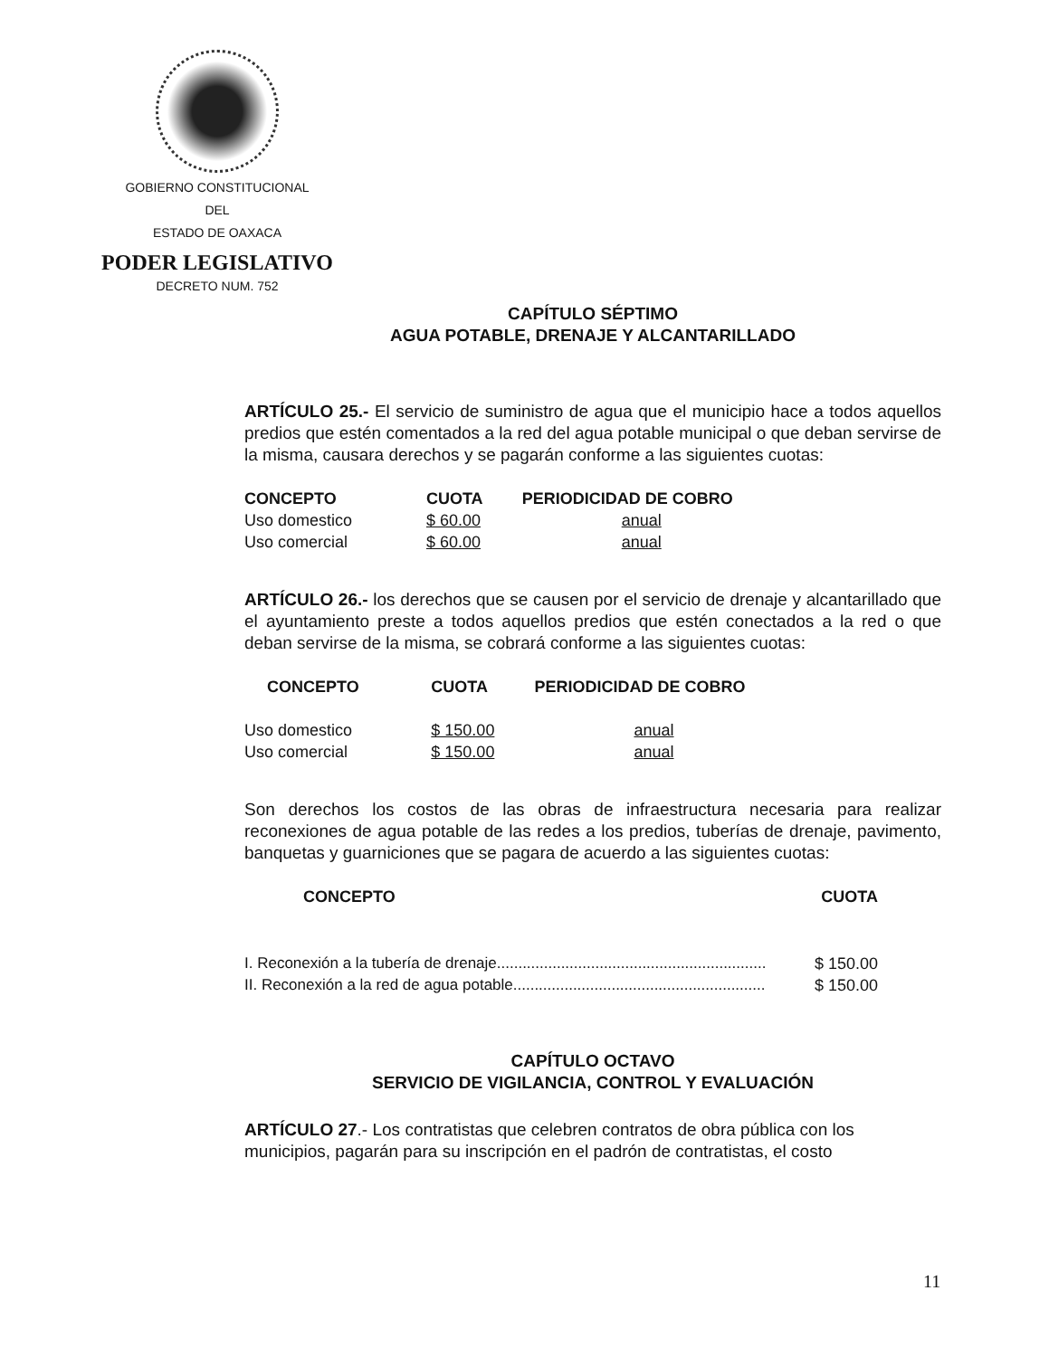GOBIERNO CONSTITUCIONAL
DEL
ESTADO DE OAXACA
PODER LEGISLATIVO
DECRETO NUM. 752
CAPÍTULO SÉPTIMO
AGUA POTABLE, DRENAJE Y ALCANTARILLADO
ARTÍCULO 25.- El servicio de suministro de agua que el municipio hace a todos aquellos predios que estén comentados a la red del agua potable municipal o que deban servirse de la misma, causara derechos y se pagarán conforme a las siguientes cuotas:
| CONCEPTO | CUOTA | PERIODICIDAD DE COBRO |
| --- | --- | --- |
| Uso domestico | $ 60.00 | anual |
| Uso comercial | $ 60.00 | anual |
ARTÍCULO 26.- los derechos que se causen por el servicio de drenaje y alcantarillado que el ayuntamiento preste a todos aquellos predios que estén conectados a la red o que deban servirse de la misma, se cobrará conforme a las siguientes cuotas:
| CONCEPTO | CUOTA | PERIODICIDAD DE COBRO |
| --- | --- | --- |
| Uso domestico | $ 150.00 | anual |
| Uso comercial | $ 150.00 | anual |
Son derechos los costos de las obras de infraestructura necesaria para realizar reconexiones de agua potable de las redes a los predios, tuberías de drenaje, pavimento, banquetas y guarniciones que se pagara de acuerdo a las siguientes cuotas:
| CONCEPTO | CUOTA |
| --- | --- |
| I. Reconexión a la tubería de drenaje............................................................... | $ 150.00 |
| II. Reconexión a la red de agua potable........................................................... | $ 150.00 |
CAPÍTULO OCTAVO
SERVICIO DE VIGILANCIA, CONTROL Y EVALUACIÓN
ARTÍCULO 27.- Los contratistas que celebren contratos de obra pública con los municipios, pagarán para su inscripción en el padrón de contratistas, el costo
11